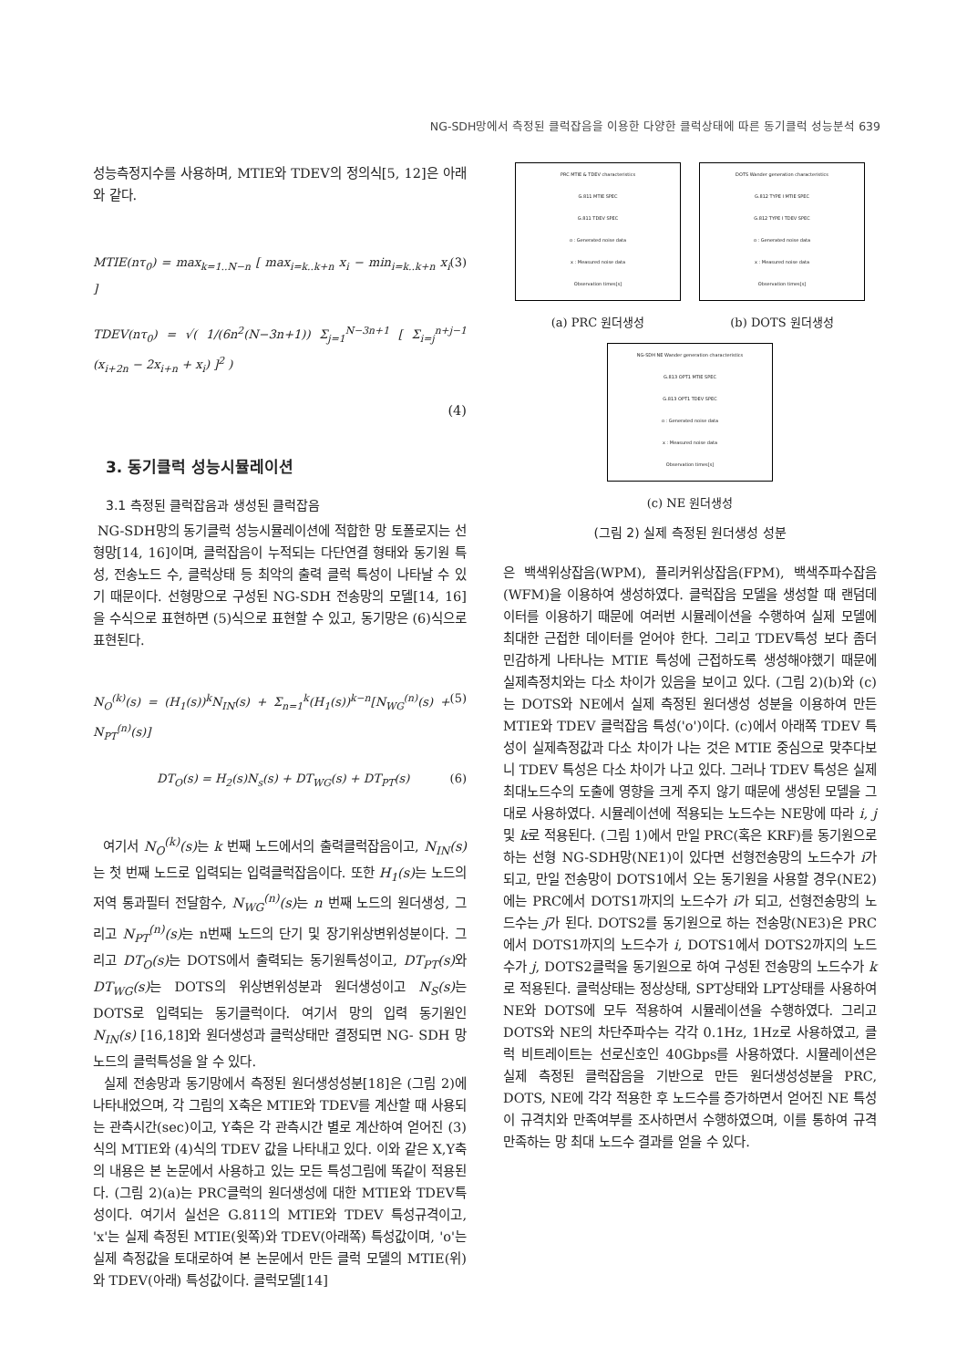NG-SDH망에서 측정된 클럭잡음을 이용한 다양한 클럭상태에 따른 동기클럭 성능분석 639
성능측정지수를 사용하며, MTIE와 TDEV의 정의식[5, 12]은 아래와 같다.
MTIE(nτ<sub>0</sub>) = max<sub>k=1..N−n</sub> [ max<sub>i=k..k+n</sub> x<sub>i</sub> − min<sub>i=k..k+n</sub> x<sub>i</sub> ] (3)
TDEV(nτ<sub>0</sub>) = √( 1/(6n<sup>2</sup>(N−3n+1)) Σ<sub>j=1</sub><sup>N−3n+1</sup> [ Σ<sub>i=j</sub><sup>n+j−1</sup> (x<sub>i+2n</sub> − 2x<sub>i+n</sub> + x<sub>i</sub>) ]<sup>2</sup> )
(4)
3. 동기클럭 성능시뮬레이션
3.1 측정된 클럭잡음과 생성된 클럭잡음
NG-SDH망의 동기클럭 성능시뮬레이션에 적합한 망 토폴로지는 선형망[14, 16]이며, 클럭잡음이 누적되는 다단연결 형태와 동기원 특성, 전송노드 수, 클럭상태 등 최악의 출력 클럭 특성이 나타날 수 있기 때문이다. 선형망으로 구성된 NG-SDH 전송망의 모델[14, 16]을 수식으로 표현하면 (5)식으로 표현할 수 있고, 동기망은 (6)식으로 표현된다.
N<sub>O</sub><sup>(k)</sup>(s) = (H<sub>1</sub>(s))<sup>k</sup>N<sub>IN</sub>(s) + Σ<sub>n=1</sub><sup>k</sup>(H<sub>1</sub>(s))<sup>k−n</sup>[N<sub>WG</sub><sup>(n)</sup>(s) + N<sub>PT</sub><sup>(n)</sup>(s)] (5)
DT<sub>O</sub>(s) = H<sub>2</sub>(s)N<sub>s</sub>(s) + DT<sub>WG</sub>(s) + DT<sub>PT</sub>(s) (6)
여기서 N<sub>O</sub><sup>(k)</sup>(s) 는 k 번째 노드에서의 출력클럭잡음이고, N<sub>IN</sub>(s) 는 첫 번째 노드로 입력되는 입력클럭잡음이다. 또한 H<sub>1</sub>(s) 는 노드의 저역 통과필터 전달함수, N<sub>WG</sub><sup>(n)</sup>(s) 는 n 번째 노드의 원더생성, 그리고 N<sub>PT</sub><sup>(n)</sup>(s) 는 n번째 노드의 단기 및 장기위상변위성분이다. 그리고 DT<sub>O</sub>(s) 는 DOTS에서 출력되는 동기원특성이고, DT<sub>PT</sub>(s) 와 DT<sub>WG</sub>(s) 는 DOTS의 위상변위성분과 원더생성이고 N<sub>S</sub>(s) 는 DOTS로 입력되는 동기클럭이다. 여기서 망의 입력 동기원인 N<sub>IN</sub>(s) [16,18]와 원더생성과 클럭상태만 결정되면 NG- SDH 망노드의 클럭특성을 알 수 있다.
실제 전송망과 동기망에서 측정된 원더생성성분[18]은 (그림 2)에 나타내었으며, 각 그림의 X축은 MTIE와 TDEV를 계산할 때 사용되는 관측시간(sec)이고, Y축은 각 관측시간 별로 계산하여 얻어진 (3)식의 MTIE와 (4)식의 TDEV 값을 나타내고 있다. 이와 같은 X,Y축의 내용은 본 논문에서 사용하고 있는 모든 특성그림에 똑같이 적용된다. (그림 2)(a)는 PRC클럭의 원더생성에 대한 MTIE와 TDEV특성이다. 여기서 실선은 G.811의 MTIE와 TDEV 특성규격이고, 'x'는 실제 측정된 MTIE(윗쪽)와 TDEV(아래쪽) 특성값이며, 'o'는 실제 측정값을 토대로하여 본 논문에서 만든 클럭 모델의 MTIE(위)와 TDEV(아래) 특성값이다. 클럭모델[14]
PRC MTIE & TDEV characteristics
G.811 MTIE SPEC
G.811 TDEV SPEC
o : Generated noise data
x : Measured noise data
Observation times[s]
(a) PRC 원더생성
DOTS Wander generation characteristics
G.812 TYPE I MTIE SPEC
G.812 TYPE I TDEV SPEC
o : Generated noise data
x : Measured noise data
Observation times[s]
(b) DOTS 원더생성
NG-SDH NE Wander generation characteristics
G.813 OPT1 MTIE SPEC
G.813 OPT1 TDEV SPEC
o : Generated noise data
x : Measured noise data
Observation times[s]
(c) NE 원더생성
(그림 2) 실제 측정된 원더생성 성분
은 백색위상잡음(WPM), 플리커위상잡음(FPM), 백색주파수잡음(WFM)을 이용하여 생성하였다. 클럭잡음 모델을 생성할 때 랜덤데이터를 이용하기 때문에 여러번 시뮬레이션을 수행하여 실제 모델에 최대한 근접한 데이터를 얻어야 한다. 그리고 TDEV특성 보다 좀더 민감하게 나타나는 MTIE 특성에 근접하도록 생성해야했기 때문에 실제측정치와는 다소 차이가 있음을 보이고 있다. (그림 2)(b)와 (c)는 DOTS와 NE에서 실제 측정된 원더생성 성분을 이용하여 만든 MTIE와 TDEV 클럭잡음 특성('o')이다. (c)에서 아래쪽 TDEV 특성이 실제측정값과 다소 차이가 나는 것은 MTIE 중심으로 맞추다보니 TDEV 특성은 다소 차이가 나고 있다. 그러나 TDEV 특성은 실제 최대노드수의 도출에 영향을 크게 주지 않기 때문에 생성된 모델을 그대로 사용하였다. 시뮬레이션에 적용되는 노드수는 NE망에 따라 i, j 및 k로 적용된다. (그림 1)에서 만일 PRC(혹은 KRF)를 동기원으로 하는 선형 NG-SDH망(NE1)이 있다면 선형전송망의 노드수가 i가 되고, 만일 전송망이 DOTS1에서 오는 동기원을 사용할 경우(NE2)에는 PRC에서 DOTS1까지의 노드수가 i가 되고, 선형전송망의 노드수는 j가 된다. DOTS2를 동기원으로 하는 전송망(NE3)은 PRC에서 DOTS1까지의 노드수가 i, DOTS1에서 DOTS2까지의 노드수가 j, DOTS2클럭을 동기원으로 하여 구성된 전송망의 노드수가 k로 적용된다. 클럭상태는 정상상태, SPT상태와 LPT상태를 사용하여 NE와 DOTS에 모두 적용하여 시뮬레이션을 수행하였다. 그리고 DOTS와 NE의 차단주파수는 각각 0.1Hz, 1Hz로 사용하였고, 클럭 비트레이트는 선로신호인 40Gbps를 사용하였다. 시뮬레이션은 실제 측정된 클럭잡음을 기반으로 만든 원더생성성분을 PRC, DOTS, NE에 각각 적용한 후 노드수를 증가하면서 얻어진 NE 특성이 규격치와 만족여부를 조사하면서 수행하였으며, 이를 통하여 규격 만족하는 망 최대 노드수 결과를 얻을 수 있다.